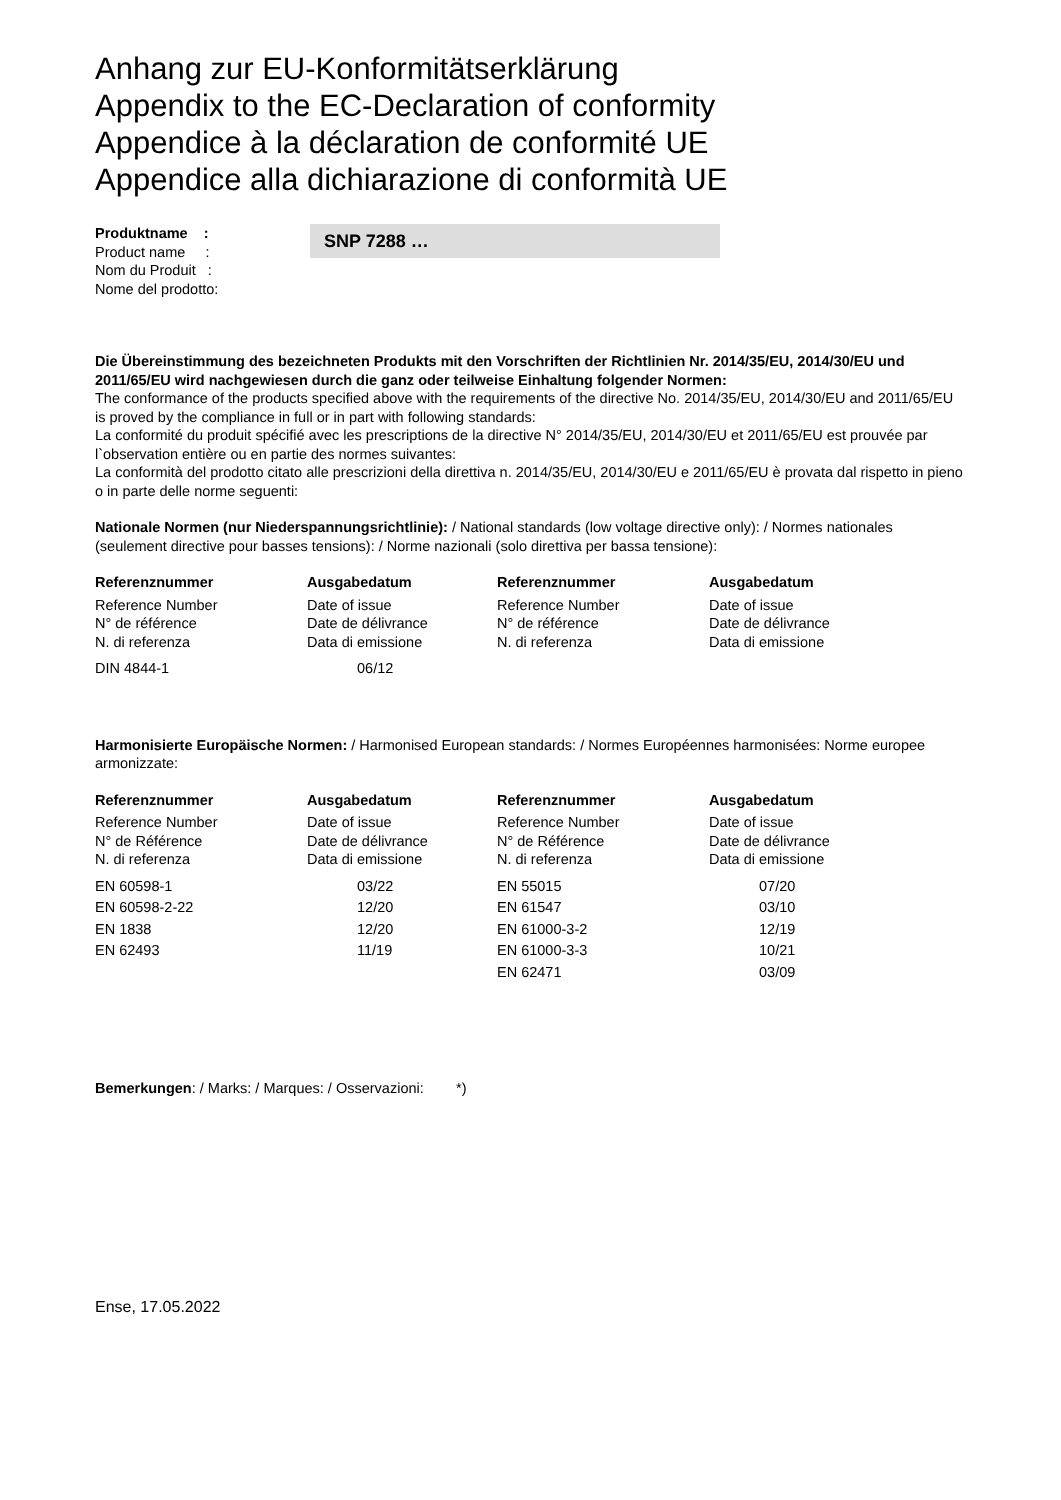Anhang zur EU-Konformitätserklärung
Appendix to the EC-Declaration of conformity
Appendice à la déclaration de conformité UE
Appendice alla dichiarazione di conformità UE
Produktname :
Product name :
Nom du Produit :
Nome del prodotto:
SNP 7288 …
Die Übereinstimmung des bezeichneten Produkts mit den Vorschriften der Richtlinien Nr. 2014/35/EU, 2014/30/EU und 2011/65/EU wird nachgewiesen durch die ganz oder teilweise Einhaltung folgender Normen:
The conformance of the products specified above with the requirements of the directive No. 2014/35/EU, 2014/30/EU and 2011/65/EU is proved by the compliance in full or in part with following standards:
La conformité du produit spécifié avec les prescriptions de la directive N° 2014/35/EU, 2014/30/EU et 2011/65/EU est prouvée par l`observation entière ou en partie des normes suivantes:
La conformità del prodotto citato alle prescrizioni della direttiva n. 2014/35/EU, 2014/30/EU e 2011/65/EU è provata dal rispetto in pieno o in parte delle norme seguenti:
Nationale Normen (nur Niederspannungsrichtlinie): / National standards (low voltage directive only): / Normes nationales (seulement directive pour basses tensions): / Norme nazionali (solo direttiva per bassa tensione):
| Referenznummer | Ausgabedatum | Referenznummer | Ausgabedatum |
| --- | --- | --- | --- |
| Reference Number N° de référence N. di referenza | Date of issue Date de délivrance Data di emissione | Reference Number N° de référence N. di referenza | Date of issue Date de délivrance Data di emissione |
| DIN 4844-1 | 06/12 | | |
Harmonisierte Europäische Normen: / Harmonised European standards: / Normes Européennes harmonisées: Norme europee armonizzate:
| Referenznummer | Ausgabedatum | Referenznummer | Ausgabedatum |
| --- | --- | --- | --- |
| Reference Number N° de Référence N. di referenza | Date of issue Date de délivrance Data di emissione | Reference Number N° de Référence N. di referenza | Date of issue Date de délivrance Data di emissione |
| EN 60598-1 | 03/22 | EN 55015 | 07/20 |
| EN 60598-2-22 | 12/20 | EN 61547 | 03/10 |
| EN 1838 | 12/20 | EN 61000-3-2 | 12/19 |
| EN 62493 | 11/19 | EN 61000-3-3 | 10/21 |
| | | EN 62471 | 03/09 |
Bemerkungen: / Marks: / Marques: / Osservazioni: *)
Ense, 17.05.2022